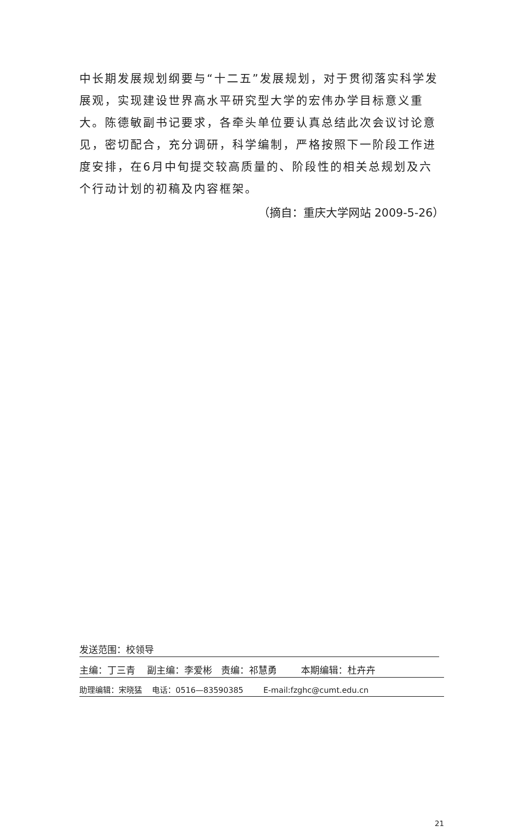中长期发展规划纲要与“十二五”发展规划，对于贯彻落实科学发展观，实现建设世界高水平研究型大学的宏伟办学目标意义重大。陈德敏副书记要求，各牵头单位要认真总结此次会议讨论意见，密切配合，充分调研，科学编制，严格按照下一阶段工作进度安排，在6月中旬提交较高质量的、阶段性的相关总规划及六个行动计划的初稿及内容框架。
（摘自：重庆大学网站 2009-5-26）
发送范围：校领导
主编：丁三青 副主编：李爱彬 责编：祁慧勇 本期编辑：杜卉卉
助理编辑：宋晓猛 电话：0516—83590385 E-mail:fzghc@cumt.edu.cn
21